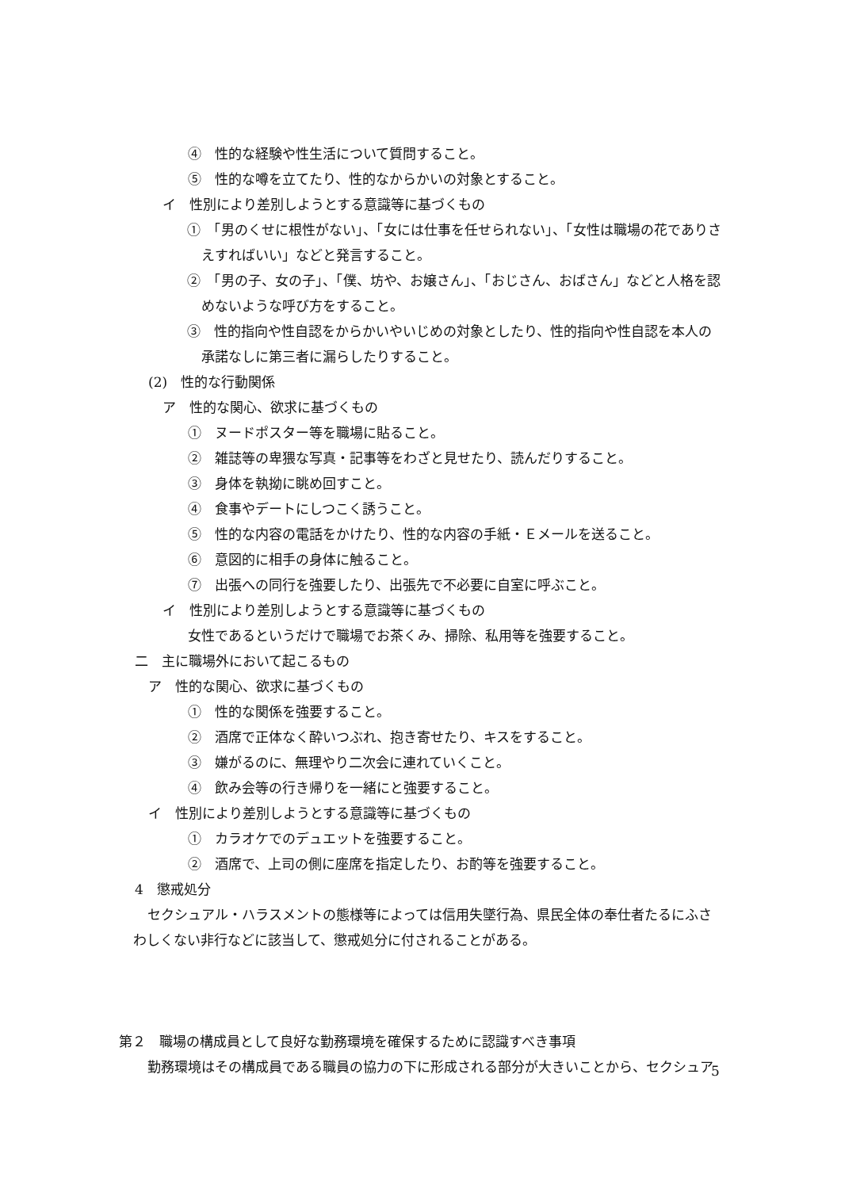④　性的な経験や性生活について質問すること。
⑤　性的な噂を立てたり、性的なからかいの対象とすること。
イ　性別により差別しようとする意識等に基づくもの
①　「男のくせに根性がない」、「女には仕事を任せられない」、「女性は職場の花でありさえすればいい」などと発言すること。
②　「男の子、女の子」、「僕、坊や、お嬢さん」、「おじさん、おばさん」などと人格を認めないような呼び方をすること。
③　性的指向や性自認をからかいやいじめの対象としたり、性的指向や性自認を本人の承諾なしに第三者に漏らしたりすること。
(2)　性的な行動関係
ア　性的な関心、欲求に基づくもの
①　ヌードポスター等を職場に貼ること。
②　雑誌等の卑猥な写真・記事等をわざと見せたり、読んだりすること。
③　身体を執拗に眺め回すこと。
④　食事やデートにしつこく誘うこと。
⑤　性的な内容の電話をかけたり、性的な内容の手紙・Ｅメールを送ること。
⑥　意図的に相手の身体に触ること。
⑦　出張への同行を強要したり、出張先で不必要に自室に呼ぶこと。
イ　性別により差別しようとする意識等に基づくもの
女性であるというだけで職場でお茶くみ、掃除、私用等を強要すること。
二　主に職場外において起こるもの
ア　性的な関心、欲求に基づくもの
①　性的な関係を強要すること。
②　酒席で正体なく酔いつぶれ、抱き寄せたり、キスをすること。
③　嫌がるのに、無理やり二次会に連れていくこと。
④　飲み会等の行き帰りを一緒にと強要すること。
イ　性別により差別しようとする意識等に基づくもの
①　カラオケでのデュエットを強要すること。
②　酒席で、上司の側に座席を指定したり、お酌等を強要すること。
4　懲戒処分
セクシュアル・ハラスメントの態様等によっては信用失墜行為、県民全体の奉仕者たるにふさわしくない非行などに該当して、懲戒処分に付されることがある。
第２　職場の構成員として良好な勤務環境を確保するために認識すべき事項
勤務環境はその構成員である職員の協力の下に形成される部分が大きいことから、セクシュア
5